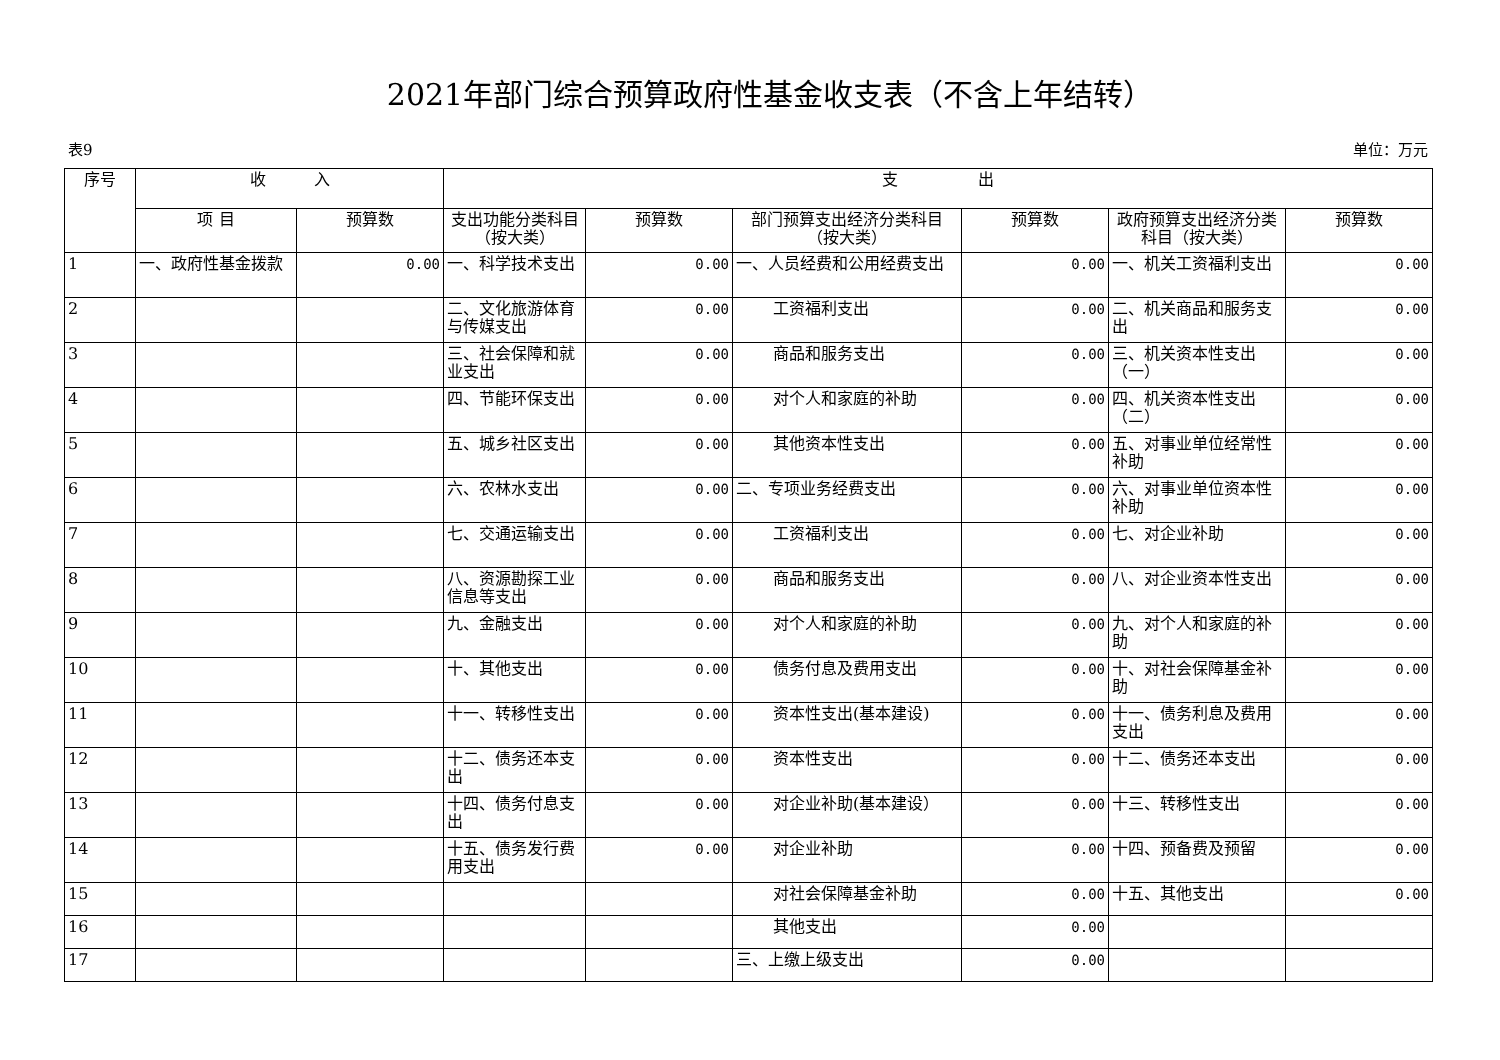2021年部门综合预算政府性基金收支表（不含上年结转）
表9 单位：万元
| 序号 | 收 入 | | 支 出 | | | | | |
| --- | --- | --- | --- | --- | --- | --- | --- | --- |
| | 项 目 | 预算数 | 支出功能分类科目（按大类） | 预算数 | 部门预算支出经济分类科目（按大类） | 预算数 | 政府预算支出经济分类科目（按大类） | 预算数 |
| 1 | 一、政府性基金拨款 | 0.00 | 一、科学技术支出 | 0.00 | 一、人员经费和公用经费支出 | 0.00 | 一、机关工资福利支出 | 0.00 |
| 2 | | | 二、文化旅游体育与传媒支出 | 0.00 | 工资福利支出 | 0.00 | 二、机关商品和服务支出 | 0.00 |
| 3 | | | 三、社会保障和就业支出 | 0.00 | 商品和服务支出 | 0.00 | 三、机关资本性支出（一） | 0.00 |
| 4 | | | 四、节能环保支出 | 0.00 | 对个人和家庭的补助 | 0.00 | 四、机关资本性支出（二） | 0.00 |
| 5 | | | 五、城乡社区支出 | 0.00 | 其他资本性支出 | 0.00 | 五、对事业单位经常性补助 | 0.00 |
| 6 | | | 六、农林水支出 | 0.00 | 二、专项业务经费支出 | 0.00 | 六、对事业单位资本性补助 | 0.00 |
| 7 | | | 七、交通运输支出 | 0.00 | 工资福利支出 | 0.00 | 七、对企业补助 | 0.00 |
| 8 | | | 八、资源勘探工业信息等支出 | 0.00 | 商品和服务支出 | 0.00 | 八、对企业资本性支出 | 0.00 |
| 9 | | | 九、金融支出 | 0.00 | 对个人和家庭的补助 | 0.00 | 九、对个人和家庭的补助 | 0.00 |
| 10 | | | 十、其他支出 | 0.00 | 债务付息及费用支出 | 0.00 | 十、对社会保障基金补助 | 0.00 |
| 11 | | | 十一、转移性支出 | 0.00 | 资本性支出(基本建设) | 0.00 | 十一、债务利息及费用支出 | 0.00 |
| 12 | | | 十二、债务还本支出 | 0.00 | 资本性支出 | 0.00 | 十二、债务还本支出 | 0.00 |
| 13 | | | 十四、债务付息支出 | 0.00 | 对企业补助(基本建设） | 0.00 | 十三、转移性支出 | 0.00 |
| 14 | | | 十五、债务发行费用支出 | 0.00 | 对企业补助 | 0.00 | 十四、预备费及预留 | 0.00 |
| 15 | | | | | 对社会保障基金补助 | 0.00 | 十五、其他支出 | 0.00 |
| 16 | | | | | 其他支出 | 0.00 | | |
| 17 | | | | | 三、上缴上级支出 | 0.00 | | |